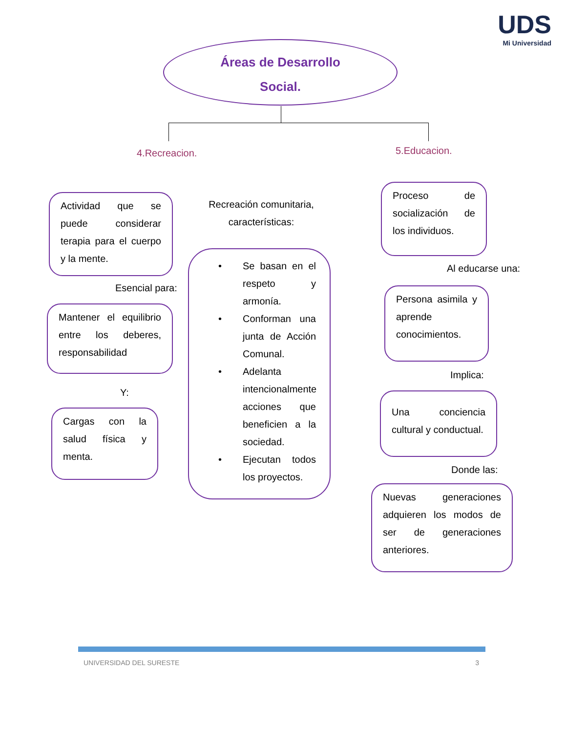UDS
Mi Universidad
Áreas de Desarrollo
Social.
4.Recreacion. 5.Educacion.
Actividad que se puede considerar terapia para el cuerpo y la mente.
Esencial para:
Mantener el equilibrio entre los deberes, responsabilidad
Y:
Cargas con la salud física y menta.
Recreación comunitaria, características:
• Se basan en el respeto y armonía.
• Conforman una junta de Acción Comunal.
• Adelanta intencionalmente acciones que beneficien a la sociedad.
• Ejecutan todos los proyectos.
Proceso de socialización de los individuos.
Al educarse una:
Persona asimila y aprende conocimientos.
Implica:
Una conciencia cultural y conductual.
Donde las:
Nuevas generaciones adquieren los modos de ser de generaciones anteriores.
UNIVERSIDAD DEL SURESTE 3